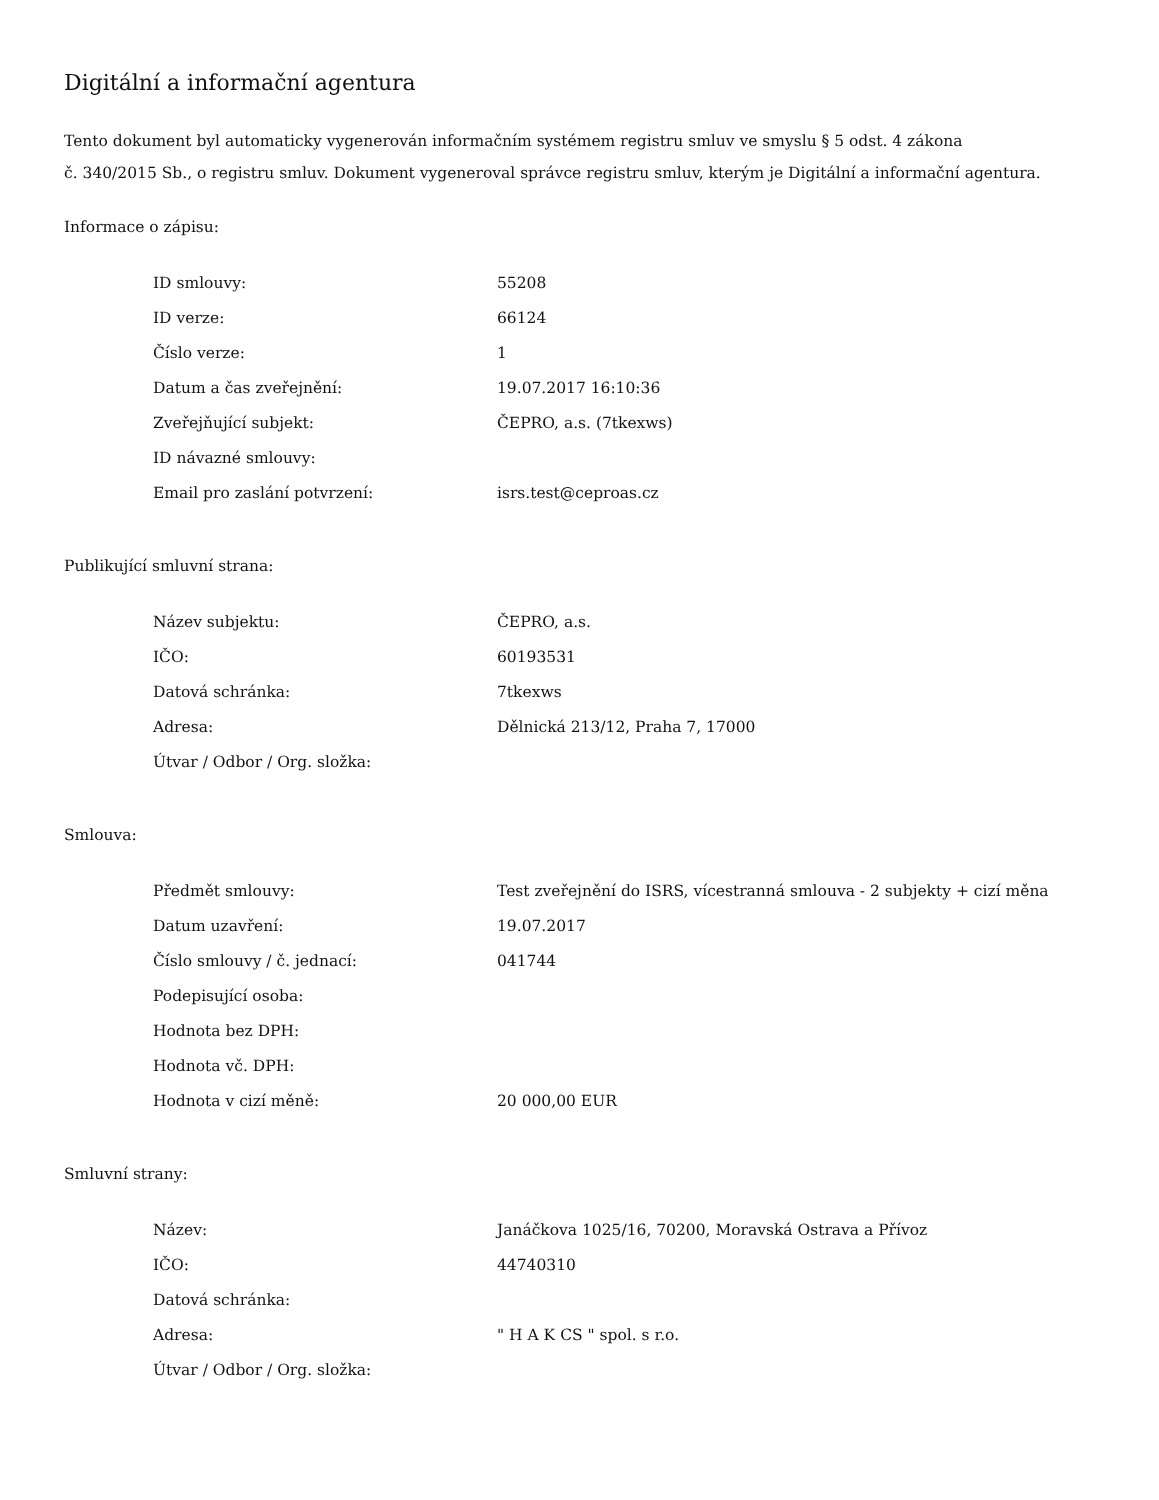Digitální a informační agentura
Tento dokument byl automaticky vygenerován informačním systémem registru smluv ve smyslu § 5 odst. 4 zákona
č. 340/2015 Sb., o registru smluv. Dokument vygeneroval správce registru smluv, kterým je Digitální a informační agentura.
Informace o zápisu:
| ID smlouvy: | 55208 |
| ID verze: | 66124 |
| Číslo verze: | 1 |
| Datum a čas zveřejnění: | 19.07.2017 16:10:36 |
| Zveřejňující subjekt: | ČEPRO, a.s. (7tkexws) |
| ID návazné smlouvy: | |
| Email pro zaslání potvrzení: | isrs.test@ceproas.cz |
Publikující smluvní strana:
| Název subjektu: | ČEPRO, a.s. |
| IČO: | 60193531 |
| Datová schránka: | 7tkexws |
| Adresa: | Dělnická 213/12, Praha 7, 17000 |
| Útvar / Odbor / Org. složka: | |
Smlouva:
| Předmět smlouvy: | Test zveřejnění do ISRS, vícestranná smlouva - 2 subjekty + cizí měna |
| Datum uzavření: | 19.07.2017 |
| Číslo smlouvy / č. jednací: | 041744 |
| Podepisující osoba: | |
| Hodnota bez DPH: | |
| Hodnota vč. DPH: | |
| Hodnota v cizí měně: | 20 000,00 EUR |
Smluvní strany:
| Název: | Janáčkova 1025/16, 70200, Moravská Ostrava a Přívoz |
| IČO: | 44740310 |
| Datová schránka: | |
| Adresa: | " H A K CS " spol. s r.o. |
| Útvar / Odbor / Org. složka: | |